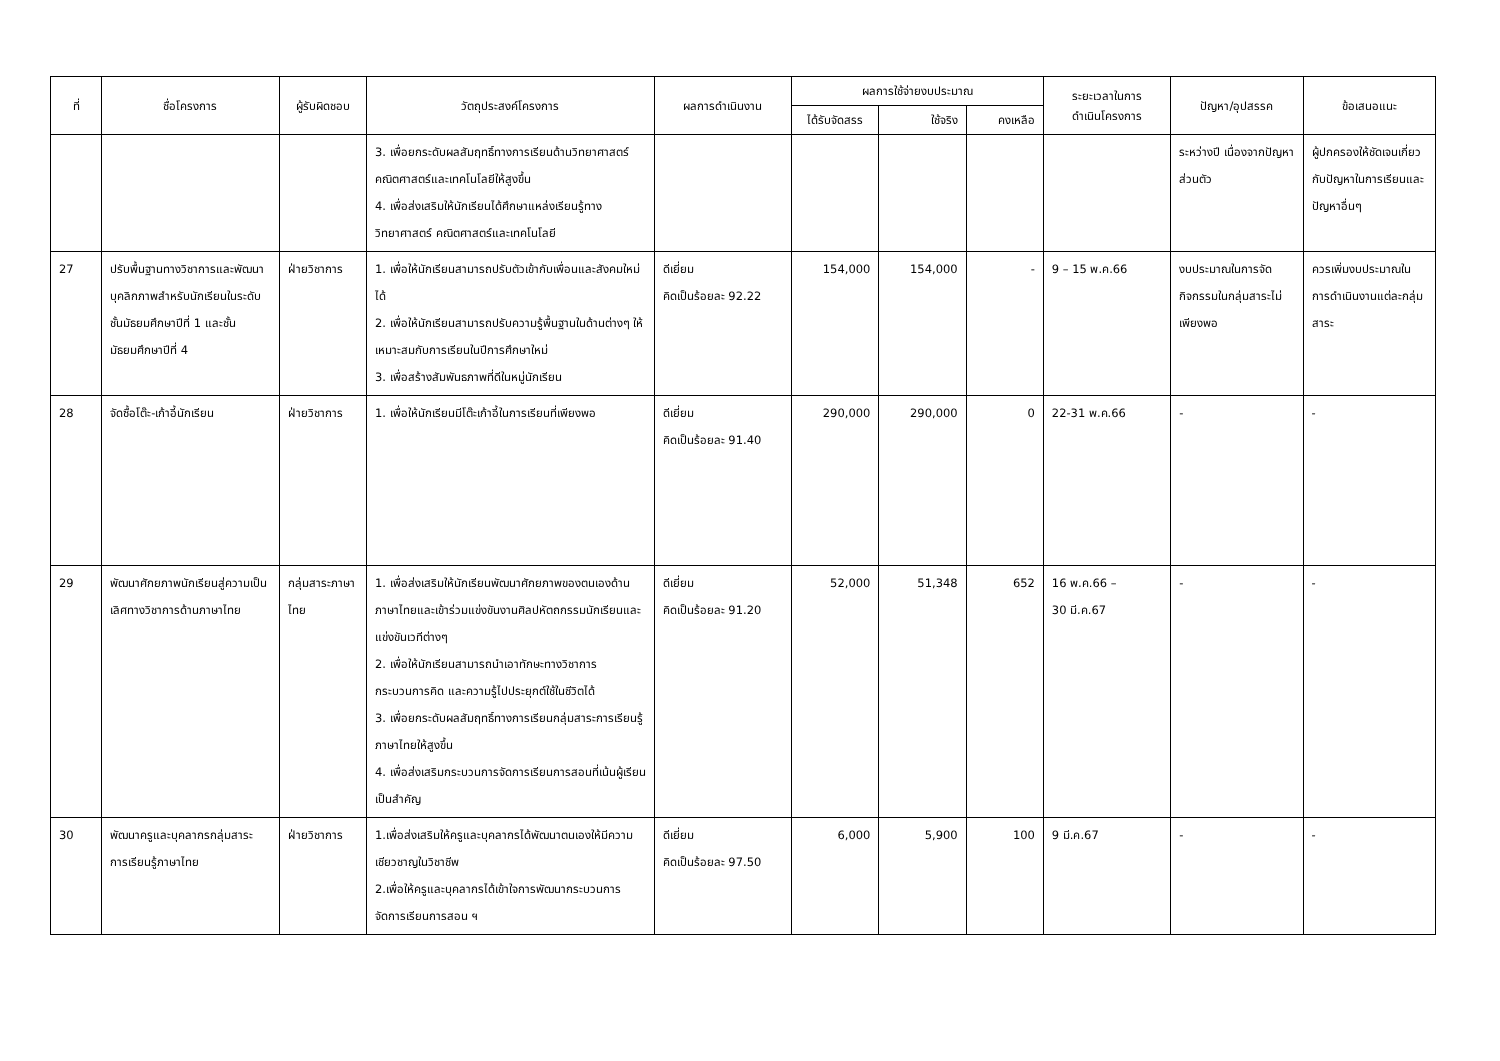| ที่ | ชื่อโครงการ | ผู้รับผิดชอบ | วัตถุประสงค์โครงการ | ผลการดำเนินงาน | ผลการใช้จ่ายงบประมาณ | | | ระยะเวลาในการ ดำเนินโครงการ | ปัญหา/อุปสรรค | ข้อเสนอแนะ |
| --- | --- | --- | --- | --- | --- | --- | --- | --- | --- | --- |
| | | | | | ได้รับจัดสรร | ใช้จริง | คงเหลือ | | | |
| | | | 3. เพื่อยกระดับผลสัมฤทธิ์ทางการเรียนด้านวิทยาศาสตร์ คณิตศาสตร์และเทคโนโลยีให้สูงขึ้น 4. เพื่อส่งเสริมให้นักเรียนได้ศึกษาแหล่งเรียนรู้ทางวิทยาศาสตร์ คณิตศาสตร์และเทคโนโลยี | | | | | | ระหว่างปี เนื่องจากปัญหาส่วนตัว | ผู้ปกครองให้ชัดเจนเกี่ยวกับปัญหาในการเรียนและปัญหาอื่นๆ |
| 27 | ปรับพื้นฐานทางวิชาการและพัฒนาบุคลิกภาพสำหรับนักเรียนในระดับชั้นมัธยมศึกษาปีที่ 1 และชั้นมัธยมศึกษาปีที่ 4 | ฝ่ายวิชาการ | 1. เพื่อให้นักเรียนสามารถปรับตัวเข้ากับเพื่อนและสังคมใหม่ได้ 2. เพื่อให้นักเรียนสามารถปรับความรู้พื้นฐานในด้านต่างๆ ให้เหมาะสมกับการเรียนในปีการศึกษาใหม่ 3. เพื่อสร้างสัมพันธภาพที่ดีในหมู่นักเรียน | ดีเยี่ยม คิดเป็นร้อยละ 92.22 | 154,000 | 154,000 | - | 9 – 15 พ.ค.66 | งบประมาณในการจัดกิจกรรมในกลุ่มสาระไม่เพียงพอ | ควรเพิ่มงบประมาณในการดำเนินงานแต่ละกลุ่มสาระ |
| 28 | จัดซื้อโต๊ะ-เก้าอี้นักเรียน | ฝ่ายวิชาการ | 1. เพื่อให้นักเรียนมีโต๊ะเก้าอี้ในการเรียนที่เพียงพอ | ดีเยี่ยม คิดเป็นร้อยละ 91.40 | 290,000 | 290,000 | 0 | 22-31 พ.ค.66 | - | - |
| 29 | พัฒนาศักยภาพนักเรียนสู่ความเป็นเลิศทางวิชาการด้านภาษาไทย | กลุ่มสาระภาษาไทย | 1. เพื่อส่งเสริมให้นักเรียนพัฒนาศักยภาพของตนเองด้านภาษาไทยและเข้าร่วมแข่งขันงานศิลปหัตถกรรมนักเรียนและแข่งขันเวทีต่างๆ 2. เพื่อให้นักเรียนสามารถนำเอาทักษะทางวิชาการ กระบวนการคิด และความรู้ไปประยุกต์ใช้ในชีวิตได้ 3. เพื่อยกระดับผลสัมฤทธิ์ทางการเรียนกลุ่มสาระการเรียนรู้ภาษาไทยให้สูงขึ้น 4. เพื่อส่งเสริมกระบวนการจัดการเรียนการสอนที่เน้นผู้เรียนเป็นสำคัญ | ดีเยี่ยม คิดเป็นร้อยละ 91.20 | 52,000 | 51,348 | 652 | 16 พ.ค.66 – 30 มี.ค.67 | - | - |
| 30 | พัฒนาครูและบุคลากรกลุ่มสาระการเรียนรู้ภาษาไทย | ฝ่ายวิชาการ | 1.เพื่อส่งเสริมให้ครูและบุคลากรได้พัฒนาตนเองให้มีความเชียวชาญในวิชาชีพ 2.เพื่อให้ครูและบุคลากรได้เข้าใจการพัฒนากระบวนการจัดการเรียนการสอน ฯ | ดีเยี่ยม คิดเป็นร้อยละ 97.50 | 6,000 | 5,900 | 100 | 9 มี.ค.67 | - | - |